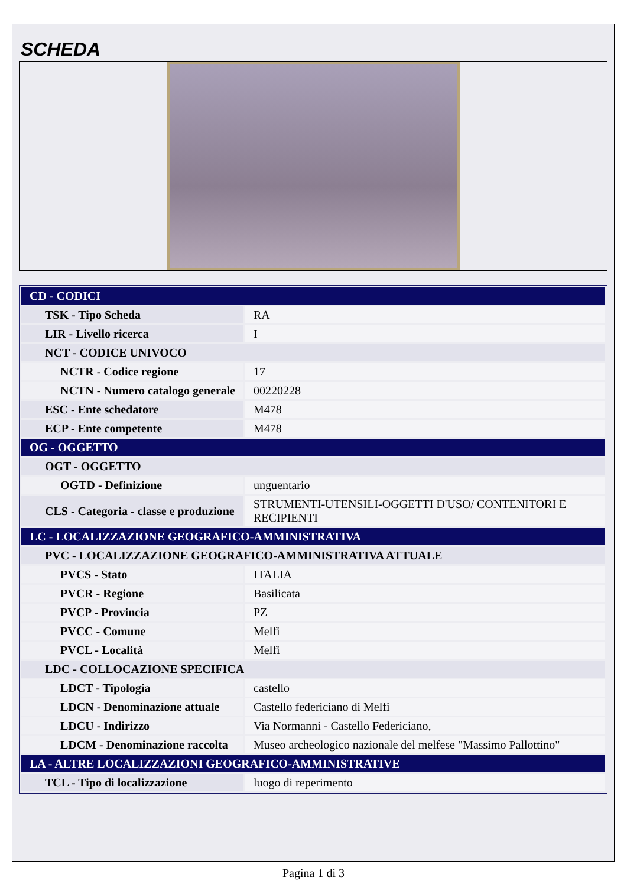SCHEDA
| CD - CODICI | |
| TSK - Tipo Scheda | RA |
| LIR - Livello ricerca | I |
| NCT - CODICE UNIVOCO | |
| NCTR - Codice regione | 17 |
| NCTN - Numero catalogo generale | 00220228 |
| ESC - Ente schedatore | M478 |
| ECP - Ente competente | M478 |
| OG - OGGETTO | |
| OGT - OGGETTO | |
| OGTD - Definizione | unguentario |
| CLS - Categoria - classe e produzione | STRUMENTI-UTENSILI-OGGETTI D'USO/ CONTENITORI E RECIPIENTI |
| LC - LOCALIZZAZIONE GEOGRAFICO-AMMINISTRATIVA | |
| PVC - LOCALIZZAZIONE GEOGRAFICO-AMMINISTRATIVA ATTUALE | |
| PVCS - Stato | ITALIA |
| PVCR - Regione | Basilicata |
| PVCP - Provincia | PZ |
| PVCC - Comune | Melfi |
| PVCL - Località | Melfi |
| LDC - COLLOCAZIONE SPECIFICA | |
| LDCT - Tipologia | castello |
| LDCN - Denominazione attuale | Castello federiciano di Melfi |
| LDCU - Indirizzo | Via Normanni - Castello Federiciano, |
| LDCM - Denominazione raccolta | Museo archeologico nazionale del melfese "Massimo Pallottino" |
| LA - ALTRE LOCALIZZAZIONI GEOGRAFICO-AMMINISTRATIVE | |
| TCL - Tipo di localizzazione | luogo di reperimento |
Pagina 1 di 3